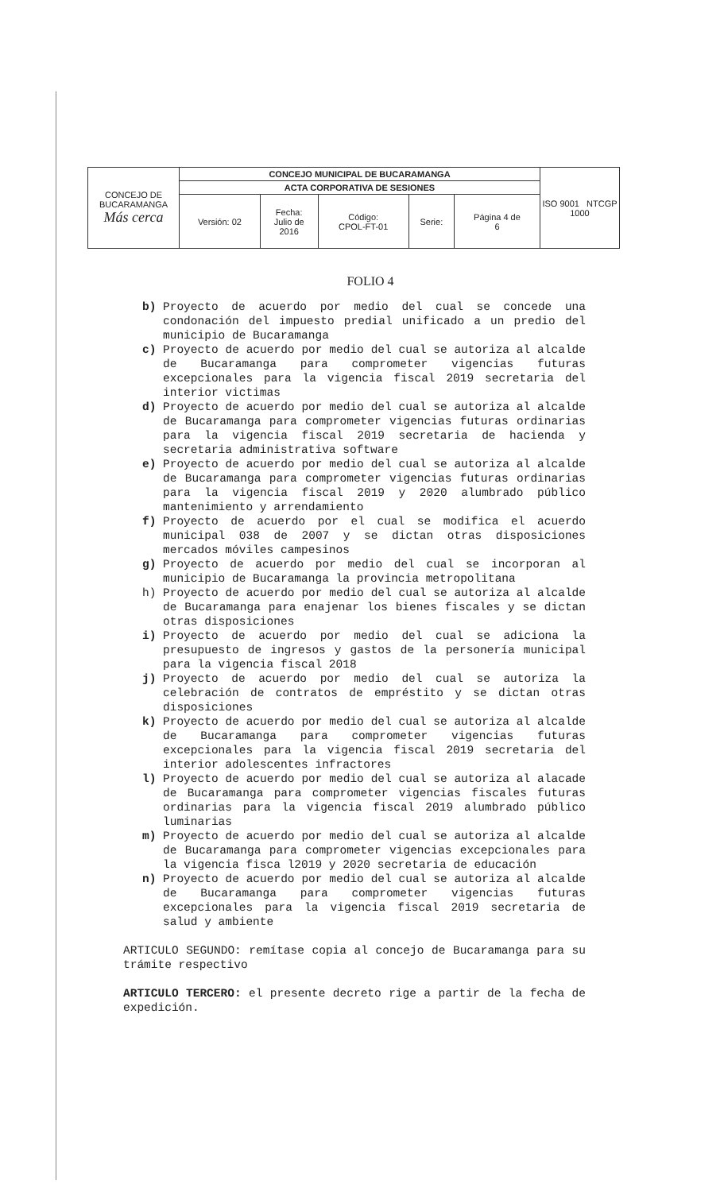| CONCEJO DE BUCARAMANGA Más cerca | CONCEJO MUNICIPAL DE BUCARAMANGA | | | | | ISO 9001 NTCGP 1000 |
| | ACTA CORPORATIVA DE SESIONES | | | | | |
| | Versión: 02 | Fecha: Julio de 2016 | Código: CPOL-FT-01 | Serie: | Página 4 de 6 | |
FOLIO 4
b) Proyecto de acuerdo por medio del cual se concede una condonación del impuesto predial unificado a un predio del municipio de Bucaramanga
c) Proyecto de acuerdo por medio del cual se autoriza al alcalde de Bucaramanga para comprometer vigencias futuras excepcionales para la vigencia fiscal 2019 secretaria del interior victimas
d) Proyecto de acuerdo por medio del cual se autoriza al alcalde de Bucaramanga para comprometer vigencias futuras ordinarias para la vigencia fiscal 2019 secretaria de hacienda y secretaria administrativa software
e) Proyecto de acuerdo por medio del cual se autoriza al alcalde de Bucaramanga para comprometer vigencias futuras ordinarias para la vigencia fiscal 2019 y 2020 alumbrado público mantenimiento y arrendamiento
f) Proyecto de acuerdo por el cual se modifica el acuerdo municipal 038 de 2007 y se dictan otras disposiciones mercados móviles campesinos
g) Proyecto de acuerdo por medio del cual se incorporan al municipio de Bucaramanga la provincia metropolitana
h) Proyecto de acuerdo por medio del cual se autoriza al alcalde de Bucaramanga para enajenar los bienes fiscales y se dictan otras disposiciones
i) Proyecto de acuerdo por medio del cual se adiciona la presupuesto de ingresos y gastos de la personería municipal para la vigencia fiscal 2018
j) Proyecto de acuerdo por medio del cual se autoriza la celebración de contratos de empréstito y se dictan otras disposiciones
k) Proyecto de acuerdo por medio del cual se autoriza al alcalde de Bucaramanga para comprometer vigencias futuras excepcionales para la vigencia fiscal 2019 secretaria del interior adolescentes infractores
l) Proyecto de acuerdo por medio del cual se autoriza al alacade de Bucaramanga para comprometer vigencias fiscales futuras ordinarias para la vigencia fiscal 2019 alumbrado público luminarias
m) Proyecto de acuerdo por medio del cual se autoriza al alcalde de Bucaramanga para comprometer vigencias excepcionales para la vigencia fisca l2019 y 2020 secretaria de educación
n) Proyecto de acuerdo por medio del cual se autoriza al alcalde de Bucaramanga para comprometer vigencias futuras excepcionales para la vigencia fiscal 2019 secretaria de salud y ambiente
ARTICULO SEGUNDO: remítase copia al concejo de Bucaramanga para su trámite respectivo
ARTICULO TERCERO: el presente decreto rige a partir de la fecha de expedición.